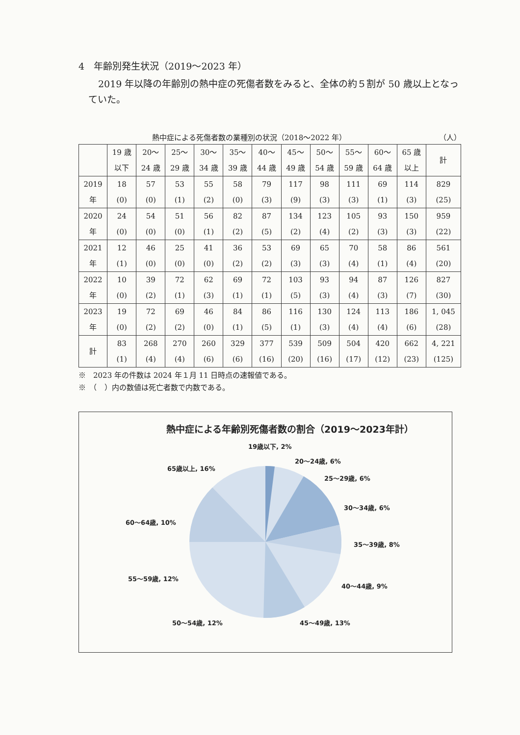4　年齢別発生状況（2019～2023 年）
2019 年以降の年齢別の熱中症の死傷者数をみると、全体の約５割が 50 歳以上となっていた。
熱中症による死傷者数の業種別の状況（2018～2022 年） （人）
| | 19 歳 以下 | 20～ 24 歳 | 25～ 29 歳 | 30～ 34 歳 | 35～ 39 歳 | 40～ 44 歳 | 45～ 49 歳 | 50～ 54 歳 | 55～ 59 歳 | 60～ 64 歳 | 65 歳 以上 | 計 |
| --- | --- | --- | --- | --- | --- | --- | --- | --- | --- | --- | --- | --- |
| 2019 年 | 18 (0) | 57 (0) | 53 (1) | 55 (2) | 58 (0) | 79 (3) | 117 (9) | 98 (3) | 111 (3) | 69 (1) | 114 (3) | 829 (25) |
| 2020 年 | 24 (0) | 54 (0) | 51 (0) | 56 (1) | 82 (2) | 87 (5) | 134 (2) | 123 (4) | 105 (2) | 93 (3) | 150 (3) | 959 (22) |
| 2021 年 | 12 (1) | 46 (0) | 25 (0) | 41 (0) | 36 (2) | 53 (2) | 69 (3) | 65 (3) | 70 (4) | 58 (1) | 86 (4) | 561 (20) |
| 2022 年 | 10 (0) | 39 (2) | 72 (1) | 62 (3) | 69 (1) | 72 (1) | 103 (5) | 93 (3) | 94 (4) | 87 (3) | 126 (7) | 827 (30) |
| 2023 年 | 19 (0) | 72 (2) | 69 (2) | 46 (0) | 84 (1) | 86 (5) | 116 (1) | 130 (3) | 124 (4) | 113 (4) | 186 (6) | 1, 045 (28) |
| 計 | 83 (1) | 268 (4) | 270 (4) | 260 (6) | 329 (6) | 377 (16) | 539 (20) | 509 (16) | 504 (17) | 420 (12) | 662 (23) | 4, 221 (125) |
※　2023 年の件数は 2024 年１月 11 日時点の速報値である。
※　（　）内の数値は死亡者数で内数である。
熱中症による年齢別死傷者数の割合（2019～2023年計）
19歳以下, 2%
20～24歳, 6%
25～29歳, 6%
30～34歳, 6%
35～39歳, 8%
40～44歳, 9%
45～49歳, 13%
50～54歳, 12%
55～59歳, 12%
60～64歳, 10%
65歳以上, 16%